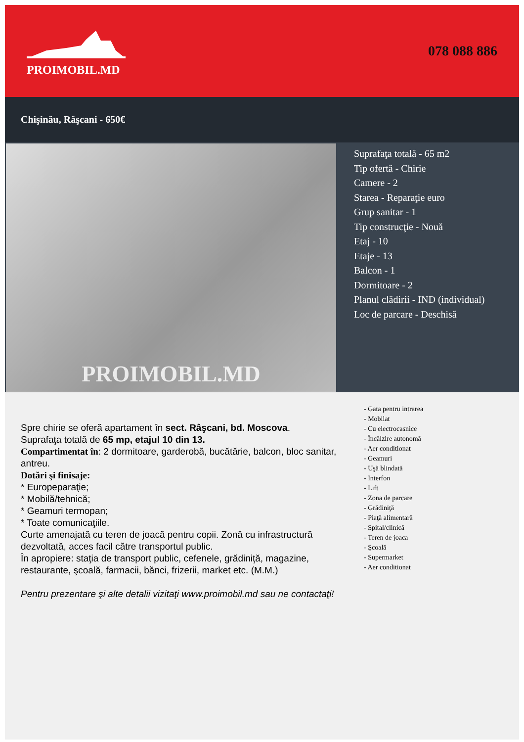PROIMOBIL.MD
078 088 886
Chişinău, Râşcani - 650€
PROIMOBIL.MD
Suprafaţa totală - 65 m2
Tip ofertă - Chirie
Camere - 2
Starea - Reparaţie euro
Grup sanitar - 1
Tip construcţie - Nouă
Etaj - 10
Etaje - 13
Balcon - 1
Dormitoare - 2
Planul clădirii - IND (individual)
Loc de parcare - Deschisă
Spre chirie se oferă apartament în sect. Râşcani, bd. Moscova.
Suprafaţa totală de 65 mp, etajul 10 din 13.
Compartimentat în: 2 dormitoare, garderobă, bucătărie, balcon, bloc sanitar, antreu.
Dotări şi finisaje:
* Eurореparaţie;
* Mobilă/tehnică;
* Geamuri termopan;
* Toate comunicaţiile.
Curte amenajată cu teren de joacă pentru copii. Zonă cu infrastructură dezvoltată, acces facil către transportul public.
În apropiere: staţia de transport public, cefenele, grădiniţă, magazine, restaurante, şcoală, farmacii, bănci, frizerii, market etc. (M.M.)
Pentru prezentare şi alte detalii vizitaţi www.proimobil.md sau ne contactaţi!
- Gata pentru intrarea
- Mobilat
- Cu electrocasnice
- Încălzire autonomă
- Aer conditionat
- Geamuri
- Uşă blindată
- Interfon
- Lift
- Zona de parcare
- Grădiniţă
- Piaţă alimentară
- Spital/clinică
- Teren de joaca
- Şcoală
- Supermarket
- Aer conditionat